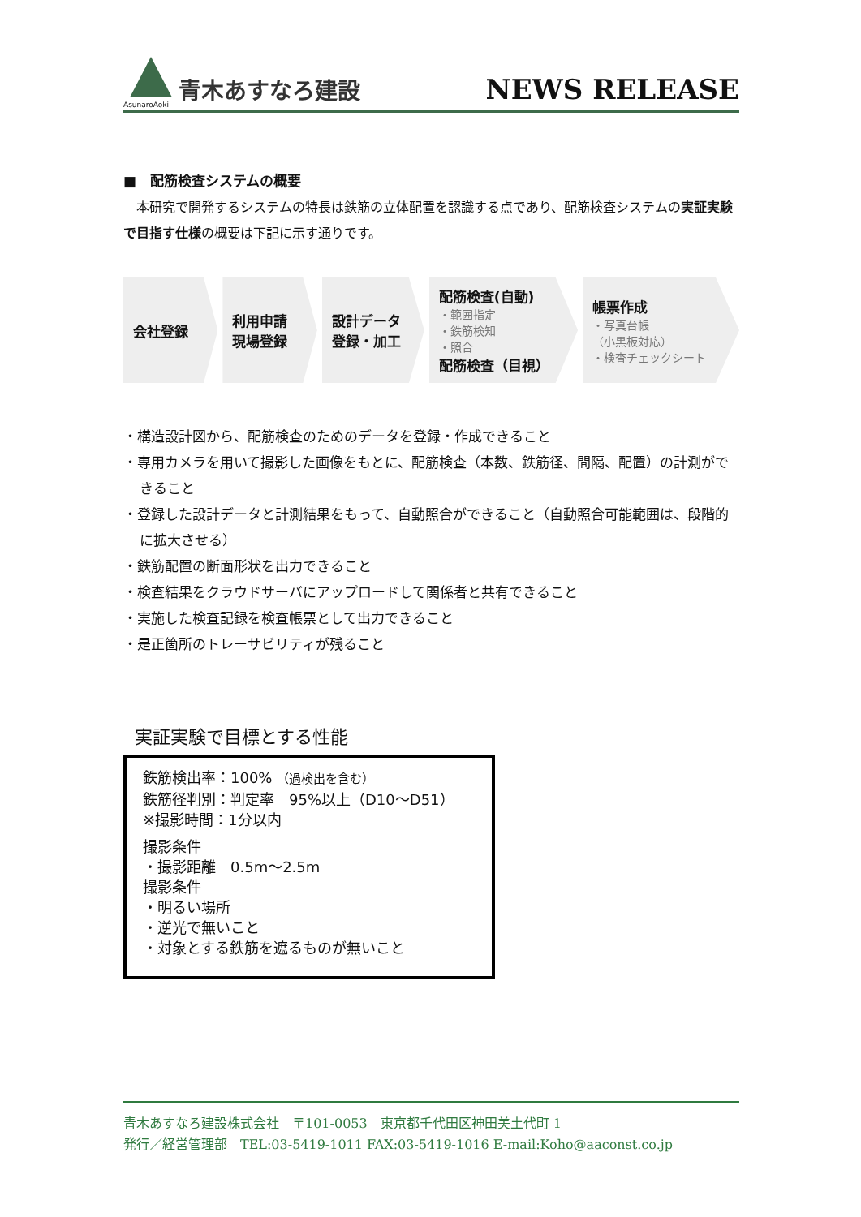AsunaroAoki
青木あすなろ建設
NEWS RELEASE
■　配筋検査システムの概要
　本研究で開発するシステムの特長は鉄筋の立体配置を認識する点であり、配筋検査システムの実証実験で目指す仕様の概要は下記に示す通りです。
会社登録 利用申請
現場登録
設計データ
登録・加工
配筋検査(自動)
・範囲指定
・鉄筋検知
・照合
配筋検査（目視）
帳票作成
・写真台帳
（小黒板対応）
・検査チェックシート
・構造設計図から、配筋検査のためのデータを登録・作成できること
・専用カメラを用いて撮影した画像をもとに、配筋検査（本数、鉄筋径、間隔、配置）の計測ができること
・登録した設計データと計測結果をもって、自動照合ができること（自動照合可能範囲は、段階的に拡大させる）
・鉄筋配置の断面形状を出力できること
・検査結果をクラウドサーバにアップロードして関係者と共有できること
・実施した検査記録を検査帳票として出力できること
・是正箇所のトレーサビリティが残ること
実証実験で目標とする性能
鉄筋検出率：100% （過検出を含む）
鉄筋径判別：判定率　95%以上（D10～D51）
※撮影時間：1分以内
撮影条件
・撮影距離　0.5m～2.5m
撮影条件
・明るい場所
・逆光で無いこと
・対象とする鉄筋を遮るものが無いこと
青木あすなろ建設株式会社　〒101-0053　東京都千代田区神田美土代町 1
発行／経営管理部　TEL:03-5419-1011 FAX:03-5419-1016 E-mail:Koho@aaconst.co.jp